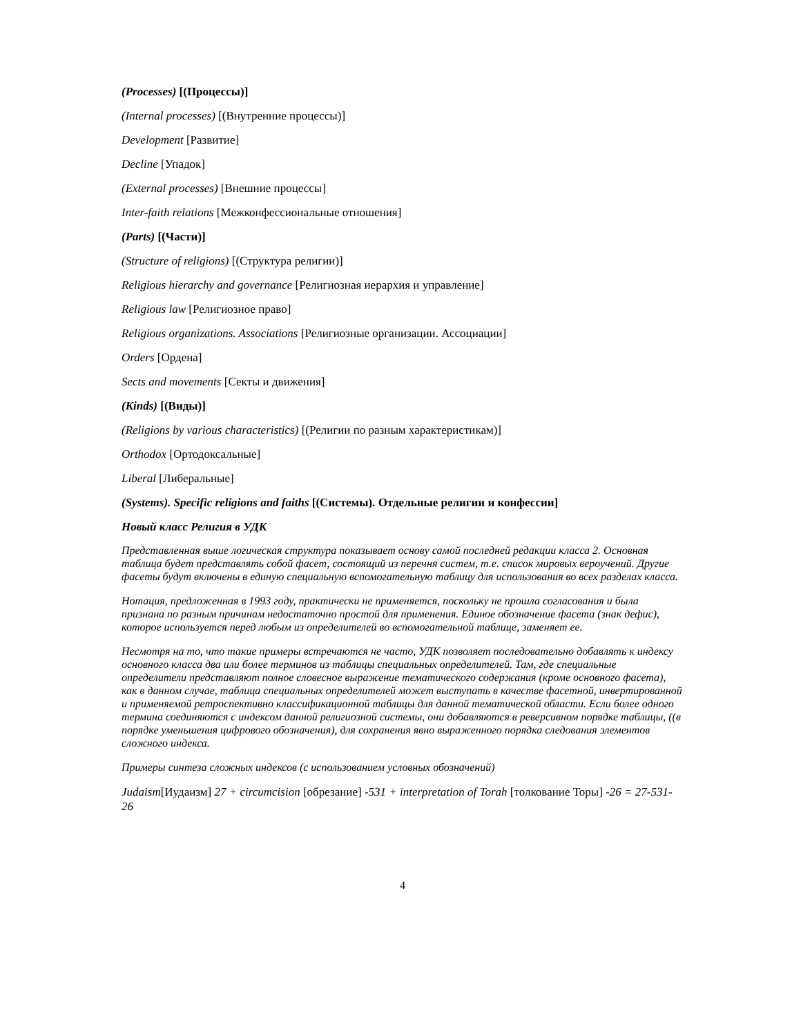(Processes) [(Процессы)]
(Internal processes) [(Внутренние процессы)]
Development [Развитие]
Decline [Упадок]
(External processes) [Внешние процессы]
Inter-faith relations [Межконфессиональные отношения]
(Parts) [(Части)]
(Structure of religions) [(Структура религии)]
Religious hierarchy and governance [Религиозная иерархия и управление]
Religious law [Религиозное право]
Religious organizations. Associations [Религиозные организации. Ассоциации]
Orders [Ордена]
Sects and movements [Секты и движения]
(Kinds) [(Виды)]
(Religions by various characteristics) [(Религии по разным характеристикам)]
Orthodox [Ортодоксальные]
Liberal [Либеральные]
(Systems). Specific religions and faiths [(Системы). Отдельные религии и конфессии]
Новый класс Религия в УДК
Представленная выше логическая структура показывает основу самой последней редакции класса 2. Основная таблица будет представлять собой фасет, состоящий из перечня систем, т.е. список мировых вероучений. Другие фасеты будут включены в единую специальную вспомогательную таблицу для использования во всех разделах класса.
Нотация, предложенная в 1993 году, практически не применяется, поскольку не прошла согласования и была признана по разным причинам недостаточно простой для применения. Единое обозначение фасета (знак дефис), которое используется перед любым из определителей во вспомогательной таблице, заменяет ее.
Несмотря на то, что такие примеры встречаются не часто, УДК позволяет последовательно добавлять к индексу основного класса два или более терминов из таблицы специальных определителей. Там, где специальные определители представляют полное словесное выражение тематического содержания (кроме основного фасета), как в данном случае, таблица специальных определителей может выступать в качестве фасетной, инвертированной и применяемой ретроспективно классификационной таблицы для данной тематической области. Если более одного термина соединяются с индексом данной религиозной системы, они добавляются в реверсивном порядке таблицы, ((в порядке уменьшения цифрового обозначения), для сохранения явно выраженного порядка следования элементов сложного индекса.
Примеры синтеза сложных индексов (с использованием условных обозначений)
Judaism[Иудаизм] 27 + circumcision [обрезание] -531 + interpretation of Torah [толкование Торы] -26 = 27-531-26
4